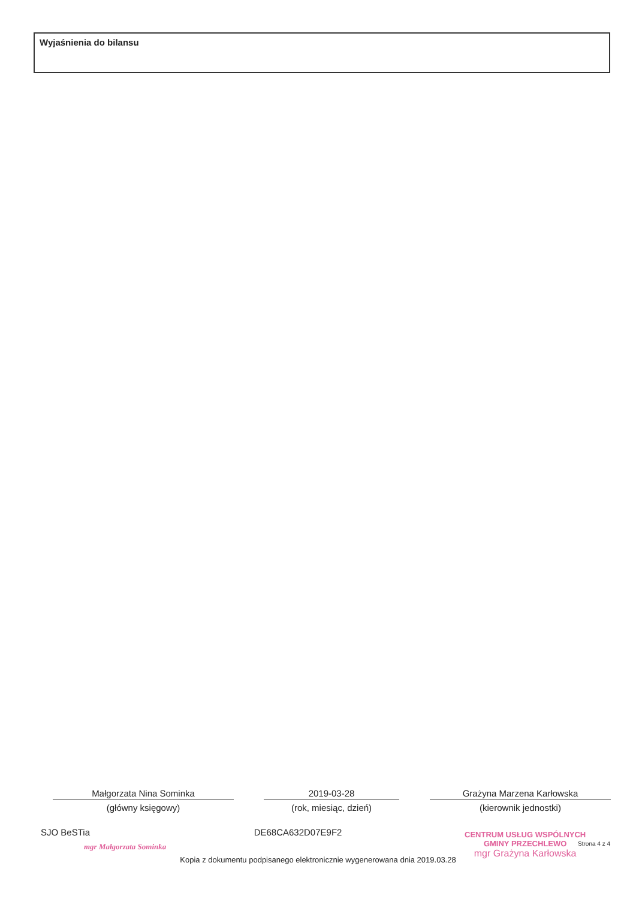Wyjaśnienia do bilansu
Małgorzata Nina Sominka
(główny księgowy)
2019-03-28
(rok, miesiąc, dzień)
Grażyna Marzena Karłowska
(kierownik jednostki)
SJO BeSTia DE68CA632D07E9F2 Strona 4 z 4
mgr Małgorzata Sominka
CENTRUM USŁUG WSPÓLNYCH
GMINY PRZECHLEWO
mgr Grażyna Karłowska
Kopia z dokumentu podpisanego elektronicznie wygenerowana dnia 2019.03.28